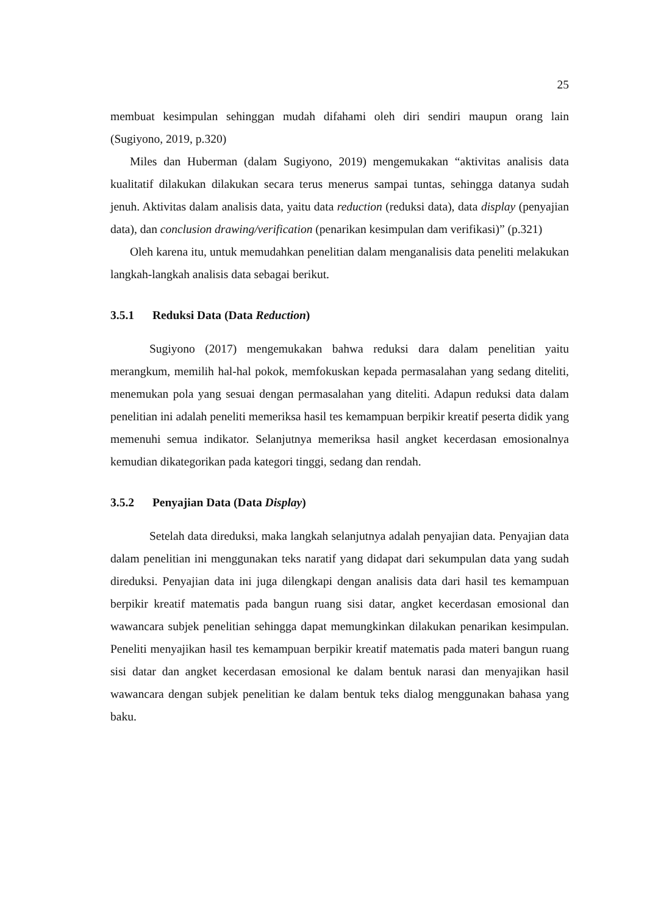25
membuat kesimpulan sehinggan mudah difahami oleh diri sendiri maupun orang lain (Sugiyono, 2019, p.320)
Miles dan Huberman (dalam Sugiyono, 2019) mengemukakan “aktivitas analisis data kualitatif dilakukan dilakukan secara terus menerus sampai tuntas, sehingga datanya sudah jenuh. Aktivitas dalam analisis data, yaitu data reduction (reduksi data), data display (penyajian data), dan conclusion drawing/verification (penarikan kesimpulan dam verifikasi)” (p.321)
Oleh karena itu, untuk memudahkan penelitian dalam menganalisis data peneliti melakukan langkah-langkah analisis data sebagai berikut.
3.5.1 Reduksi Data (Data Reduction)
Sugiyono (2017) mengemukakan bahwa reduksi dara dalam penelitian yaitu merangkum, memilih hal-hal pokok, memfokuskan kepada permasalahan yang sedang diteliti, menemukan pola yang sesuai dengan permasalahan yang diteliti. Adapun reduksi data dalam penelitian ini adalah peneliti memeriksa hasil tes kemampuan berpikir kreatif peserta didik yang memenuhi semua indikator. Selanjutnya memeriksa hasil angket kecerdasan emosionalnya kemudian dikategorikan pada kategori tinggi, sedang dan rendah.
3.5.2 Penyajian Data (Data Display)
Setelah data direduksi, maka langkah selanjutnya adalah penyajian data. Penyajian data dalam penelitian ini menggunakan teks naratif yang didapat dari sekumpulan data yang sudah direduksi. Penyajian data ini juga dilengkapi dengan analisis data dari hasil tes kemampuan berpikir kreatif matematis pada bangun ruang sisi datar, angket kecerdasan emosional dan wawancara subjek penelitian sehingga dapat memungkinkan dilakukan penarikan kesimpulan. Peneliti menyajikan hasil tes kemampuan berpikir kreatif matematis pada materi bangun ruang sisi datar dan angket kecerdasan emosional ke dalam bentuk narasi dan menyajikan hasil wawancara dengan subjek penelitian ke dalam bentuk teks dialog menggunakan bahasa yang baku.